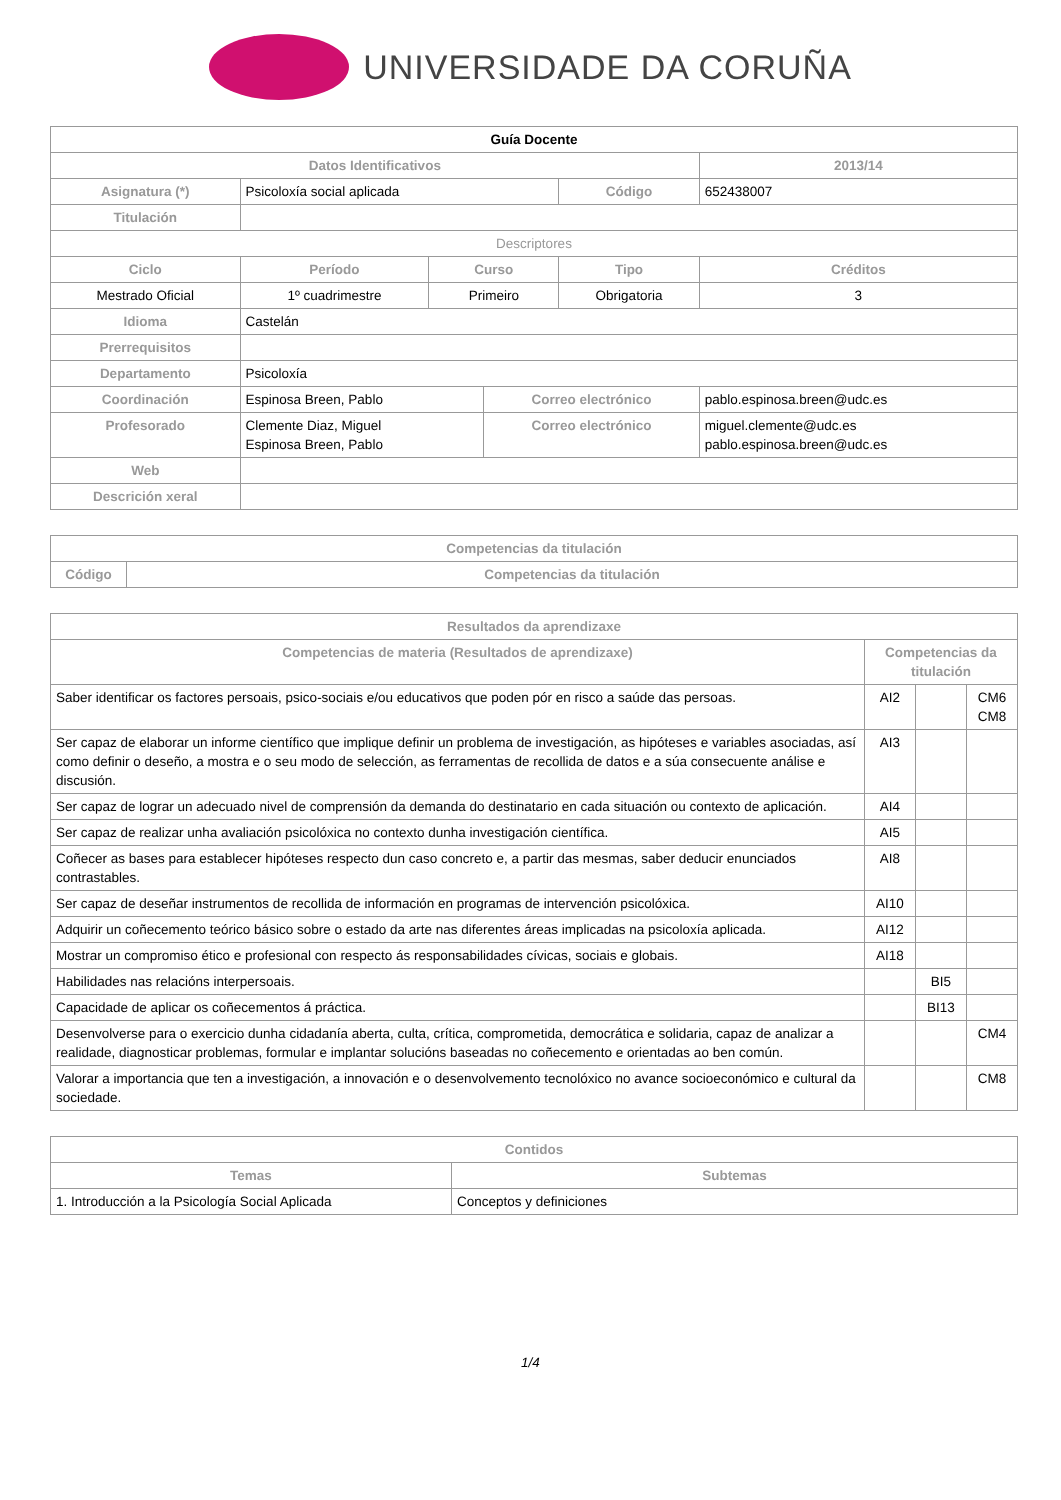UNIVERSIDADE DA CORUÑA
| Guía Docente | | | | | | | |
| --- | --- | --- | --- | --- | --- | --- | --- |
| Datos Identificativos | | | | | | 2013/14 | |
| Asignatura (*) | Psicoloxía social aplicada | | | | Código | 652438007 | |
| Titulación | | | | | | | |
| Descriptores | | | | | | | |
| Ciclo | | Período | Curso | | Tipo | | Créditos |
| Mestrado Oficial | | 1º cuadrimestre | Primeiro | | Obrigatoria | | 3 |
| Idioma | Castelán | | | | | | |
| Prerrequisitos | | | | | | | |
| Departamento | Psicoloxía | | | | | | |
| Coordinación | Espinosa Breen, Pablo | | | Correo electrónico | | pablo.espinosa.breen@udc.es | |
| Profesorado | Clemente Diaz, Miguel Espinosa Breen, Pablo | | | Correo electrónico | | miguel.clemente@udc.es pablo.espinosa.breen@udc.es | |
| Web | | | | | | | |
| Descrición xeral | | | | | | | |
| Competencias da titulación | |
| --- | --- |
| Código | Competencias da titulación |
| Resultados da aprendizaxe | | | |
| --- | --- | --- | --- |
| Competencias de materia (Resultados de aprendizaxe) | Competencias da titulación | | |
| Saber identificar os factores persoais, psico-sociais e/ou educativos que poden pór en risco a saúde das persoas. | AI2 | | CM6 CM8 |
| Ser capaz de elaborar un informe científico que implique definir un problema de investigación, as hipóteses e variables asociadas, así como definir o deseño, a mostra e o seu modo de selección, as ferramentas de recollida de datos e a súa consecuente análise e discusión. | AI3 | | |
| Ser capaz de lograr un adecuado nivel de comprensión da demanda do destinatario en cada situación ou contexto de aplicación. | AI4 | | |
| Ser capaz de realizar unha avaliación psicolóxica no contexto dunha investigación científica. | AI5 | | |
| Coñecer as bases para establecer hipóteses respecto dun caso concreto e, a partir das mesmas, saber deducir enunciados contrastables. | AI8 | | |
| Ser capaz de deseñar instrumentos de recollida de información en programas de intervención psicolóxica. | AI10 | | |
| Adquirir un coñecemento teórico básico sobre o estado da arte nas diferentes áreas implicadas na psicoloxía aplicada. | AI12 | | |
| Mostrar un compromiso ético e profesional con respecto ás responsabilidades cívicas, sociais e globais. | AI18 | | |
| Habilidades nas relacións interpersoais. | | BI5 | |
| Capacidade de aplicar os coñecementos á práctica. | | BI13 | |
| Desenvolverse para o exercicio dunha cidadanía aberta, culta, crítica, comprometida, democrática e solidaria, capaz de analizar a realidade, diagnosticar problemas, formular e implantar solucións baseadas no coñecemento e orientadas ao ben común. | | | CM4 |
| Valorar a importancia que ten a investigación, a innovación e o desenvolvemento tecnolóxico no avance socioeconómico e cultural da sociedade. | | | CM8 |
| Contidos | |
| --- | --- |
| Temas | Subtemas |
| 1. Introducción a la Psicología Social Aplicada | Conceptos y definiciones |
1/4